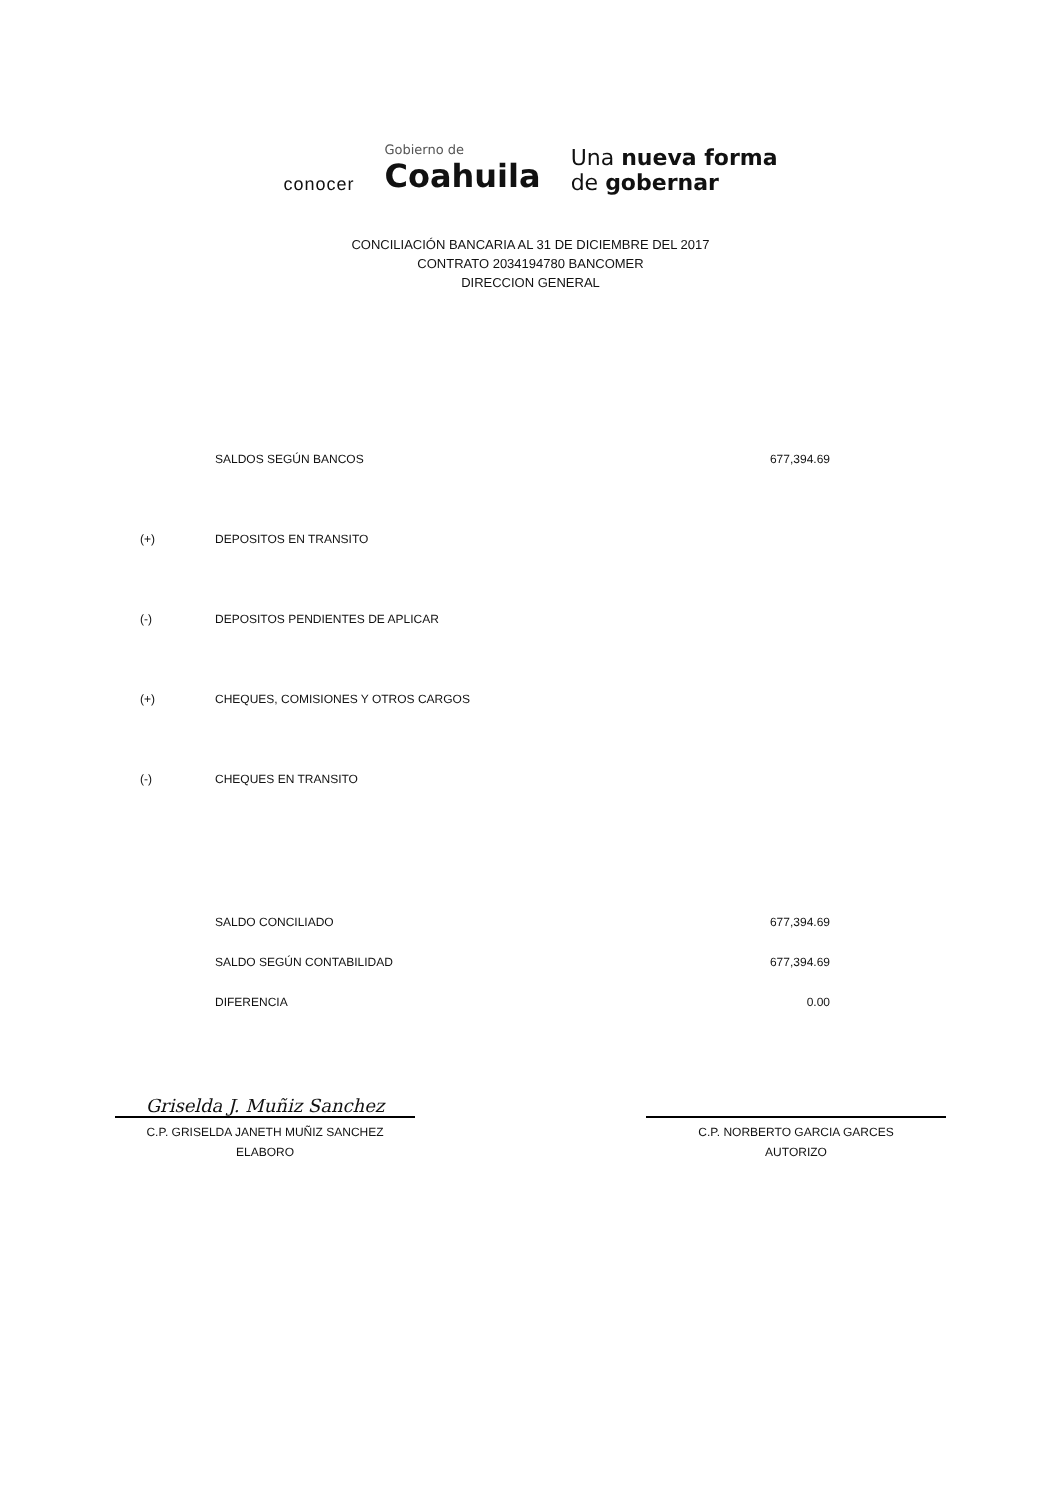conocer
Gobierno de
Coahuila
Una nueva forma
de gobernar
CONCILIACIÓN BANCARIA AL 31 DE DICIEMBRE DEL 2017
CONTRATO 2034194780 BANCOMER
DIRECCION GENERAL
| | SALDOS SEGÚN BANCOS | 677,394.69 |
| (+) | DEPOSITOS EN TRANSITO | |
| (-) | DEPOSITOS PENDIENTES DE APLICAR | |
| (+) | CHEQUES, COMISIONES Y OTROS CARGOS | |
| (-) | CHEQUES EN TRANSITO | |
| | SALDO CONCILIADO | 677,394.69 |
| | SALDO SEGÚN CONTABILIDAD | 677,394.69 |
| | DIFERENCIA | 0.00 |
Griselda J. Muñiz Sanchez
C.P. GRISELDA JANETH MUÑIZ SANCHEZ
ELABORO
C.P. NORBERTO GARCIA GARCES
AUTORIZO